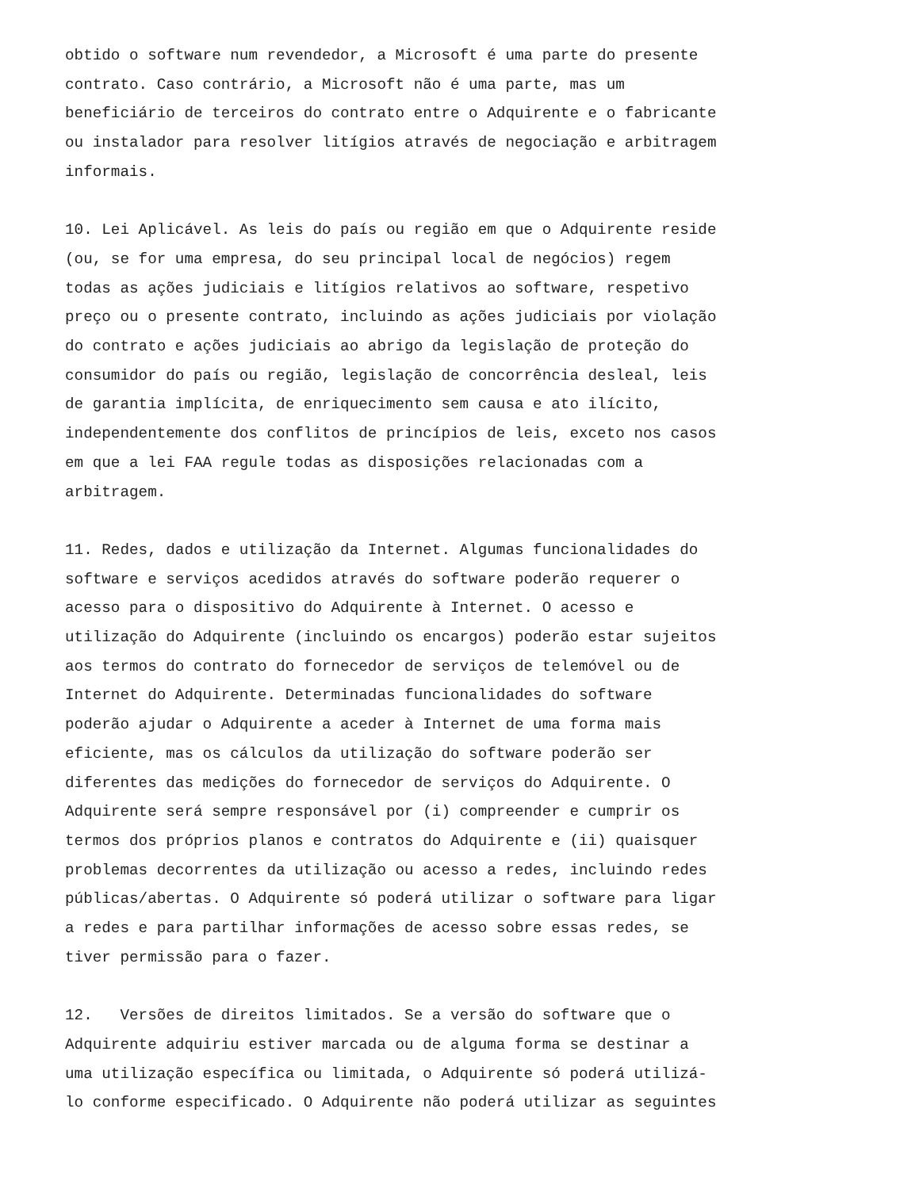obtido o software num revendedor, a Microsoft é uma parte do presente contrato. Caso contrário, a Microsoft não é uma parte, mas um beneficiário de terceiros do contrato entre o Adquirente e o fabricante ou instalador para resolver litígios através de negociação e arbitragem informais.
10. Lei Aplicável. As leis do país ou região em que o Adquirente reside (ou, se for uma empresa, do seu principal local de negócios) regem todas as ações judiciais e litígios relativos ao software, respetivo preço ou o presente contrato, incluindo as ações judiciais por violação do contrato e ações judiciais ao abrigo da legislação de proteção do consumidor do país ou região, legislação de concorrência desleal, leis de garantia implícita, de enriquecimento sem causa e ato ilícito, independentemente dos conflitos de princípios de leis, exceto nos casos em que a lei FAA regule todas as disposições relacionadas com a arbitragem.
11. Redes, dados e utilização da Internet. Algumas funcionalidades do software e serviços acedidos através do software poderão requerer o acesso para o dispositivo do Adquirente à Internet. O acesso e utilização do Adquirente (incluindo os encargos) poderão estar sujeitos aos termos do contrato do fornecedor de serviços de telemóvel ou de Internet do Adquirente. Determinadas funcionalidades do software poderão ajudar o Adquirente a aceder à Internet de uma forma mais eficiente, mas os cálculos da utilização do software poderão ser diferentes das medições do fornecedor de serviços do Adquirente. O Adquirente será sempre responsável por (i) compreender e cumprir os termos dos próprios planos e contratos do Adquirente e (ii) quaisquer problemas decorrentes da utilização ou acesso a redes, incluindo redes públicas/abertas. O Adquirente só poderá utilizar o software para ligar a redes e para partilhar informações de acesso sobre essas redes, se tiver permissão para o fazer.
12. Versões de direitos limitados. Se a versão do software que o Adquirente adquiriu estiver marcada ou de alguma forma se destinar a uma utilização específica ou limitada, o Adquirente só poderá utilizá- lo conforme especificado. O Adquirente não poderá utilizar as seguintes